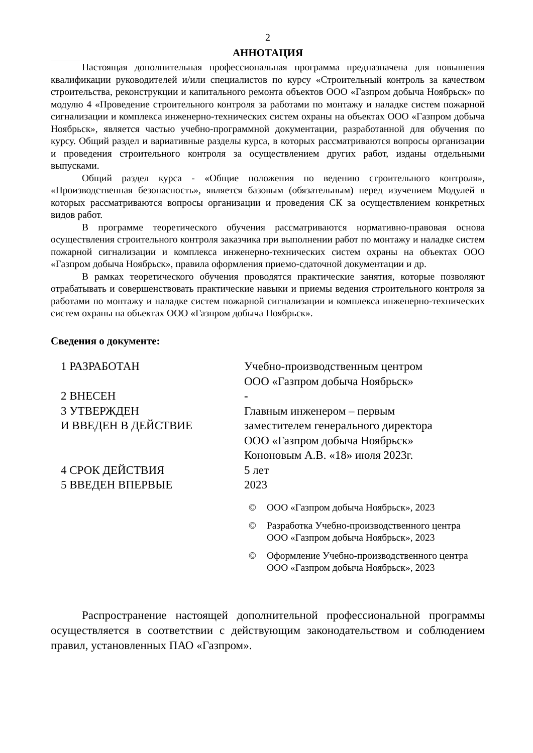2
АННОТАЦИЯ
Настоящая дополнительная профессиональная программа предназначена для повышения квалификации руководителей и/или специалистов по курсу «Строительный контроль за качеством строительства, реконструкции и капитального ремонта объектов ООО «Газпром добыча Ноябрьск» по модулю 4 «Проведение строительного контроля за работами по монтажу и наладке систем пожарной сигнализации и комплекса инженерно-технических систем охраны на объектах ООО «Газпром добыча Ноябрьск», является частью учебно-программной документации, разработанной для обучения по курсу. Общий раздел и вариативные разделы курса, в которых рассматриваются вопросы организации и проведения строительного контроля за осуществлением других работ, изданы отдельными выпусками.
Общий раздел курса - «Общие положения по ведению строительного контроля», «Производственная безопасность», является базовым (обязательным) перед изучением Модулей в которых рассматриваются вопросы организации и проведения СК за осуществлением конкретных видов работ.
В программе теоретического обучения рассматриваются нормативно-правовая основа осуществления строительного контроля заказчика при выполнении работ по монтажу и наладке систем пожарной сигнализации и комплекса инженерно-технических систем охраны на объектах ООО «Газпром добыча Ноябрьск», правила оформления приемо-сдаточной документации и др.
В рамках теоретического обучения проводятся практические занятия, которые позволяют отрабатывать и совершенствовать практические навыки и приемы ведения строительного контроля за работами по монтажу и наладке систем пожарной сигнализации и комплекса инженерно-технических систем охраны на объектах ООО «Газпром добыча Ноябрьск».
Сведения о документе:
1 РАЗРАБОТАН Учебно-производственным центром
ООО «Газпром добыча Ноябрьск»
2 ВНЕСЕН -
3 УТВЕРЖДЕН
И ВВЕДЕН В ДЕЙСТВИЕ
Главным инженером – первым
заместителем генерального директора
ООО «Газпром добыча Ноябрьск»
Кононовым А.В. «18» июля 2023г.
4 СРОК ДЕЙСТВИЯ 5 лет
5 ВВЕДЕН ВПЕРВЫЕ 2023
© ООО «Газпром добыча Ноябрьск», 2023
© Разработка Учебно-производственного центра
ООО «Газпром добыча Ноябрьск», 2023
© Оформление Учебно-производственного центра
ООО «Газпром добыча Ноябрьск», 2023
Распространение настоящей дополнительной профессиональной программы осуществляется в соответствии с действующим законодательством и соблюдением правил, установленных ПАО «Газпром».